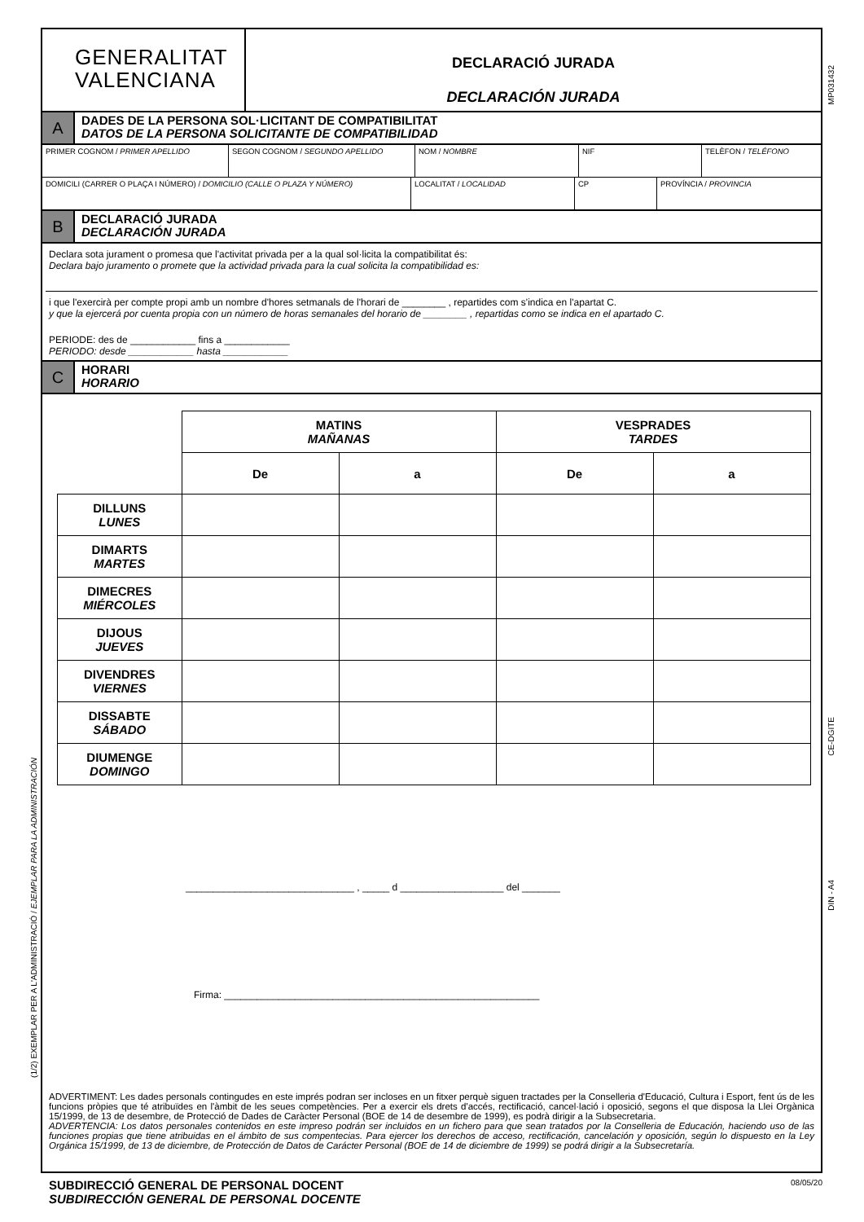(1/2) EXEMPLAR PER A L'ADMINISTRACIÓ / EJEMPLAR PARA LA ADMINISTRACIÓN
MP031432
CE-DGITE
DIN - A4
GENERALITAT
VALENCIANA
DECLARACIÓ JURADA
DECLARACIÓN JURADA
A
DADES DE LA PERSONA SOL·LICITANT DE COMPATIBILITAT
DATOS DE LA PERSONA SOLICITANTE DE COMPATIBILIDAD
PRIMER COGNOM / PRIMER APELLIDO SEGON COGNOM / SEGUNDO APELLIDO NOM / NOMBRE NIF TELÈFON / TELÉFONO
DOMICILI (CARRER O PLAÇA I NÚMERO) / DOMICILIO (CALLE O PLAZA Y NÚMERO) LOCALITAT / LOCALIDAD CP PROVÍNCIA / PROVINCIA
B
DECLARACIÓ JURADA
DECLARACIÓN JURADA
Declara sota jurament o promesa que l'activitat privada per a la qual sol·licita la compatibilitat és:
Declara bajo juramento o promete que la actividad privada para la cual solicita la compatibilidad es:
i que l'exercirà per compte propi amb un nombre d'hores setmanals de l'horari de ________ , repartides com s'indica en l'apartat C.
y que la ejercerá por cuenta propia con un número de horas semanales del horario de ________ , repartidas como se indica en el apartado C.
PERIODE: des de ____________ fins a ____________
PERIODO: desde ____________ hasta ____________
C
HORARI
HORARIO
| | MATINS MAÑANAS | | VESPRADES TARDES | |
| | De | a | De | a |
| DILLUNS LUNES | | | | |
| DIMARTS MARTES | | | | |
| DIMECRES MIÉRCOLES | | | | |
| DIJOUS JUEVES | | | | |
| DIVENDRES VIERNES | | | | |
| DISSABTE SÁBADO | | | | |
| DIUMENGE DOMINGO | | | | |
_______________________________ , _____ d ___________________ del _______
Firma: __________________________________________________________
ADVERTIMENT: Les dades personals contingudes en este imprés podran ser incloses en un fitxer perquè siguen tractades per la Conselleria d'Educació, Cultura i Esport, fent ús de les funcions pròpies que té atribuïdes en l'àmbit de les seues competències. Per a exercir els drets d'accés, rectificació, cancel·lació i oposició, segons el que disposa la Llei Orgànica 15/1999, de 13 de desembre, de Protecció de Dades de Caràcter Personal (BOE de 14 de desembre de 1999), es podrà dirigir a la Subsecretaria.
ADVERTENCIA: Los datos personales contenidos en este impreso podrán ser incluidos en un fichero para que sean tratados por la Conselleria de Educación, haciendo uso de las funciones propias que tiene atribuidas en el ámbito de sus compentecias. Para ejercer los derechos de acceso, rectificación, cancelación y oposición, según lo dispuesto en la Ley Orgánica 15/1999, de 13 de diciembre, de Protección de Datos de Carácter Personal (BOE de 14 de diciembre de 1999) se podrá dirigir a la Subsecretaría.
SUBDIRECCIÓ GENERAL DE PERSONAL DOCENT
SUBDIRECCIÓN GENERAL DE PERSONAL DOCENTE
08/05/20